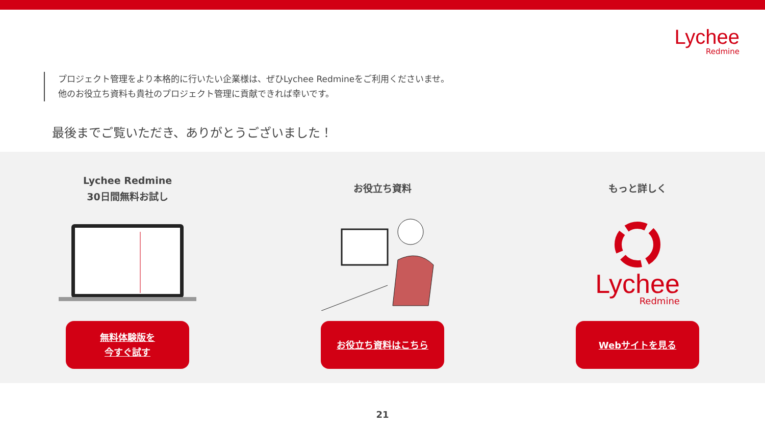Lychee
Redmine
プロジェクト管理をより本格的に行いたい企業様は、ぜひLychee Redmineをご利用くださいませ。
他のお役立ち資料も貴社のプロジェクト管理に貢献できれば幸いです。
最後までご覧いただき、ありがとうございました！
Lychee Redmine
30日間無料お試し
無料体験版を
今すぐ試す
お役立ち資料
お役立ち資料はこちら
もっと詳しく
Lychee
Redmine
Webサイトを見る
21